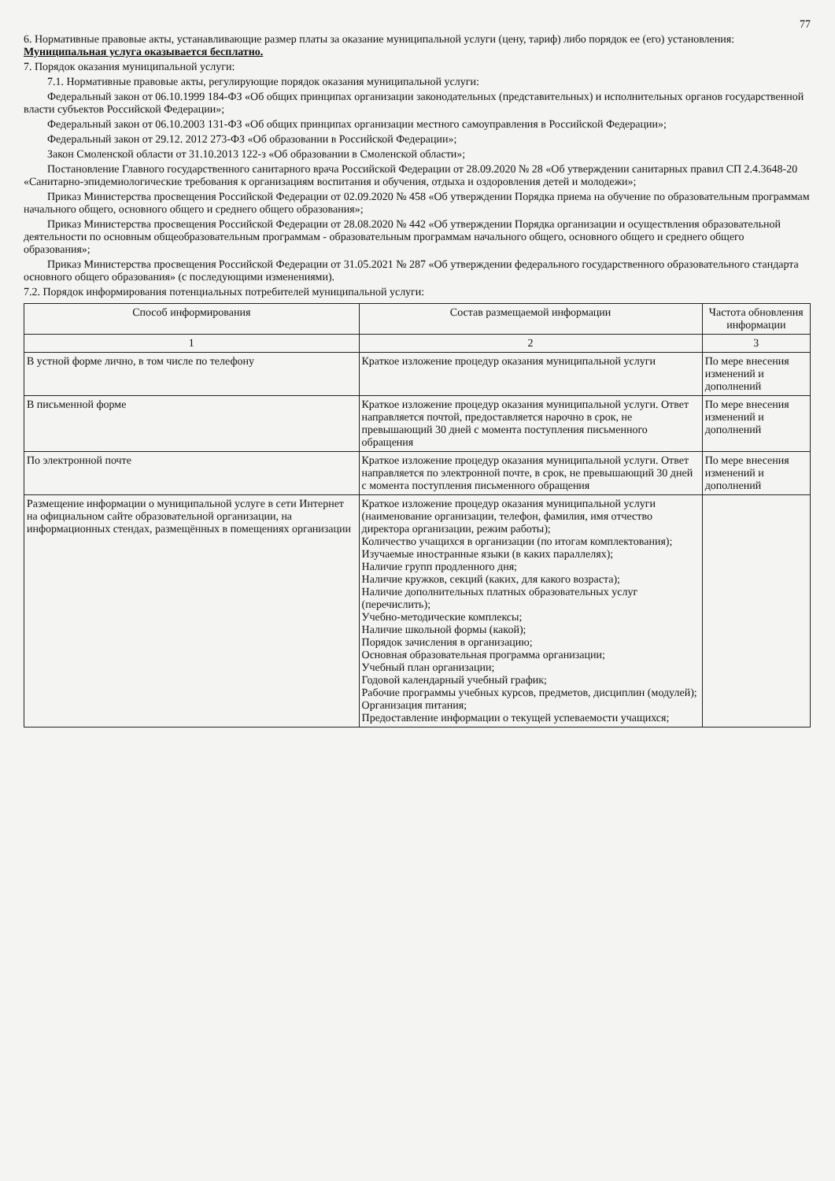77
6. Нормативные правовые акты, устанавливающие размер платы за оказание муниципальной услуги (цену, тариф) либо порядок ее (его) установления: Муниципальная услуга оказывается бесплатно.
7. Порядок оказания муниципальной услуги:
7.1. Нормативные правовые акты, регулирующие порядок оказания муниципальной услуги:
Федеральный закон от 06.10.1999 184-ФЗ «Об общих принципах организации законодательных (представительных) и исполнительных органов государственной власти субъектов Российской Федерации»;
Федеральный закон от 06.10.2003 131-ФЗ «Об общих принципах организации местного самоуправления в Российской Федерации»;
Федеральный закон от 29.12. 2012 273-ФЗ «Об образовании в Российской Федерации»;
Закон Смоленской области от 31.10.2013 122-з «Об образовании в Смоленской области»;
Постановление Главного государственного санитарного врача Российской Федерации от 28.09.2020 № 28 «Об утверждении санитарных правил СП 2.4.3648-20 «Санитарно-эпидемиологические требования к организациям воспитания и обучения, отдыха и оздоровления детей и молодежи»;
Приказ Министерства просвещения Российской Федерации от 02.09.2020 № 458 «Об утверждении Порядка приема на обучение по образовательным программам начального общего, основного общего и среднего общего образования»;
Приказ Министерства просвещения Российской Федерации от 28.08.2020 № 442 «Об утверждении Порядка организации и осуществления образовательной деятельности по основным общеобразовательным программам - образовательным программам начального общего, основного общего и среднего общего образования»;
Приказ Министерства просвещения Российской Федерации от 31.05.2021 № 287 «Об утверждении федерального государственного образовательного стандарта основного общего образования» (с последующими изменениями).
7.2. Порядок информирования потенциальных потребителей муниципальной услуги:
| Способ информирования | Состав размещаемой информации | Частота обновления информации |
| --- | --- | --- |
| 1 | 2 | 3 |
| В устной форме лично, в том числе по телефону | Краткое изложение процедур оказания муниципальной услуги | По мере внесения изменений и дополнений |
| В письменной форме | Краткое изложение процедур оказания муниципальной услуги. Ответ направляется почтой, предоставляется нарочно в срок, не превышающий 30 дней с момента поступления письменного обращения | По мере внесения изменений и дополнений |
| По электронной почте | Краткое изложение процедур оказания муниципальной услуги. Ответ направляется по электронной почте, в срок, не превышающий 30 дней с момента поступления письменного обращения | По мере внесения изменений и дополнений |
| Размещение информации о муниципальной услуге в сети Интернет на официальном сайте образовательной организации, на информационных стендах, размещённых в помещениях организации | Краткое изложение процедур оказания муниципальной услуги (наименование организации, телефон, фамилия, имя отчество директора организации, режим работы); Количество учащихся в организации (по итогам комплектования); Изучаемые иностранные языки (в каких параллелях); Наличие групп продленного дня; Наличие кружков, секций (каких, для какого возраста); Наличие дополнительных платных образовательных услуг (перечислить); Учебно-методические комплексы; Наличие школьной формы (какой); Порядок зачисления в организацию; Основная образовательная программа организации; Учебный план организации; Годовой календарный учебный график; Рабочие программы учебных курсов, предметов, дисциплин (модулей); Организация питания; Предоставление информации о текущей успеваемости учащихся; | |